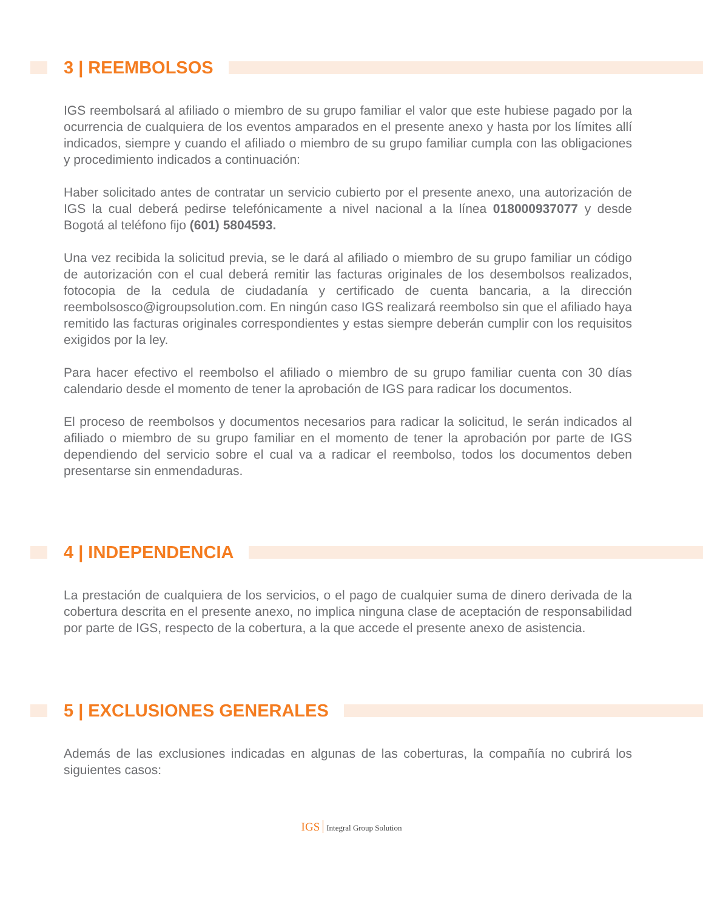3 | REEMBOLSOS
IGS reembolsará al afiliado o miembro de su grupo familiar el valor que este hubiese pagado por la ocurrencia de cualquiera de los eventos amparados en el presente anexo y hasta por los límites allí indicados, siempre y cuando el afiliado o miembro de su grupo familiar cumpla con las obligaciones y procedimiento indicados a continuación:
Haber solicitado antes de contratar un servicio cubierto por el presente anexo, una autorización de IGS la cual deberá pedirse telefónicamente a nivel nacional a la línea 018000937077 y desde Bogotá al teléfono fijo (601) 5804593.
Una vez recibida la solicitud previa, se le dará al afiliado o miembro de su grupo familiar un código de autorización con el cual deberá remitir las facturas originales de los desembolsos realizados, fotocopia de la cedula de ciudadanía y certificado de cuenta bancaria, a la dirección reembolsosco@igroupsolution.com. En ningún caso IGS realizará reembolso sin que el afiliado haya remitido las facturas originales correspondientes y estas siempre deberán cumplir con los requisitos exigidos por la ley.
Para hacer efectivo el reembolso el afiliado o miembro de su grupo familiar cuenta con 30 días calendario desde el momento de tener la aprobación de IGS para radicar los documentos.
El proceso de reembolsos y documentos necesarios para radicar la solicitud, le serán indicados al afiliado o miembro de su grupo familiar en el momento de tener la aprobación por parte de IGS dependiendo del servicio sobre el cual va a radicar el reembolso, todos los documentos deben presentarse sin enmendaduras.
4 | INDEPENDENCIA
La prestación de cualquiera de los servicios, o el pago de cualquier suma de dinero derivada de la cobertura descrita en el presente anexo, no implica ninguna clase de aceptación de responsabilidad por parte de IGS, respecto de la cobertura, a la que accede el presente anexo de asistencia.
5 | EXCLUSIONES GENERALES
Además de las exclusiones indicadas en algunas de las coberturas, la compañía no cubrirá los siguientes casos:
IGS Integral Group Solution